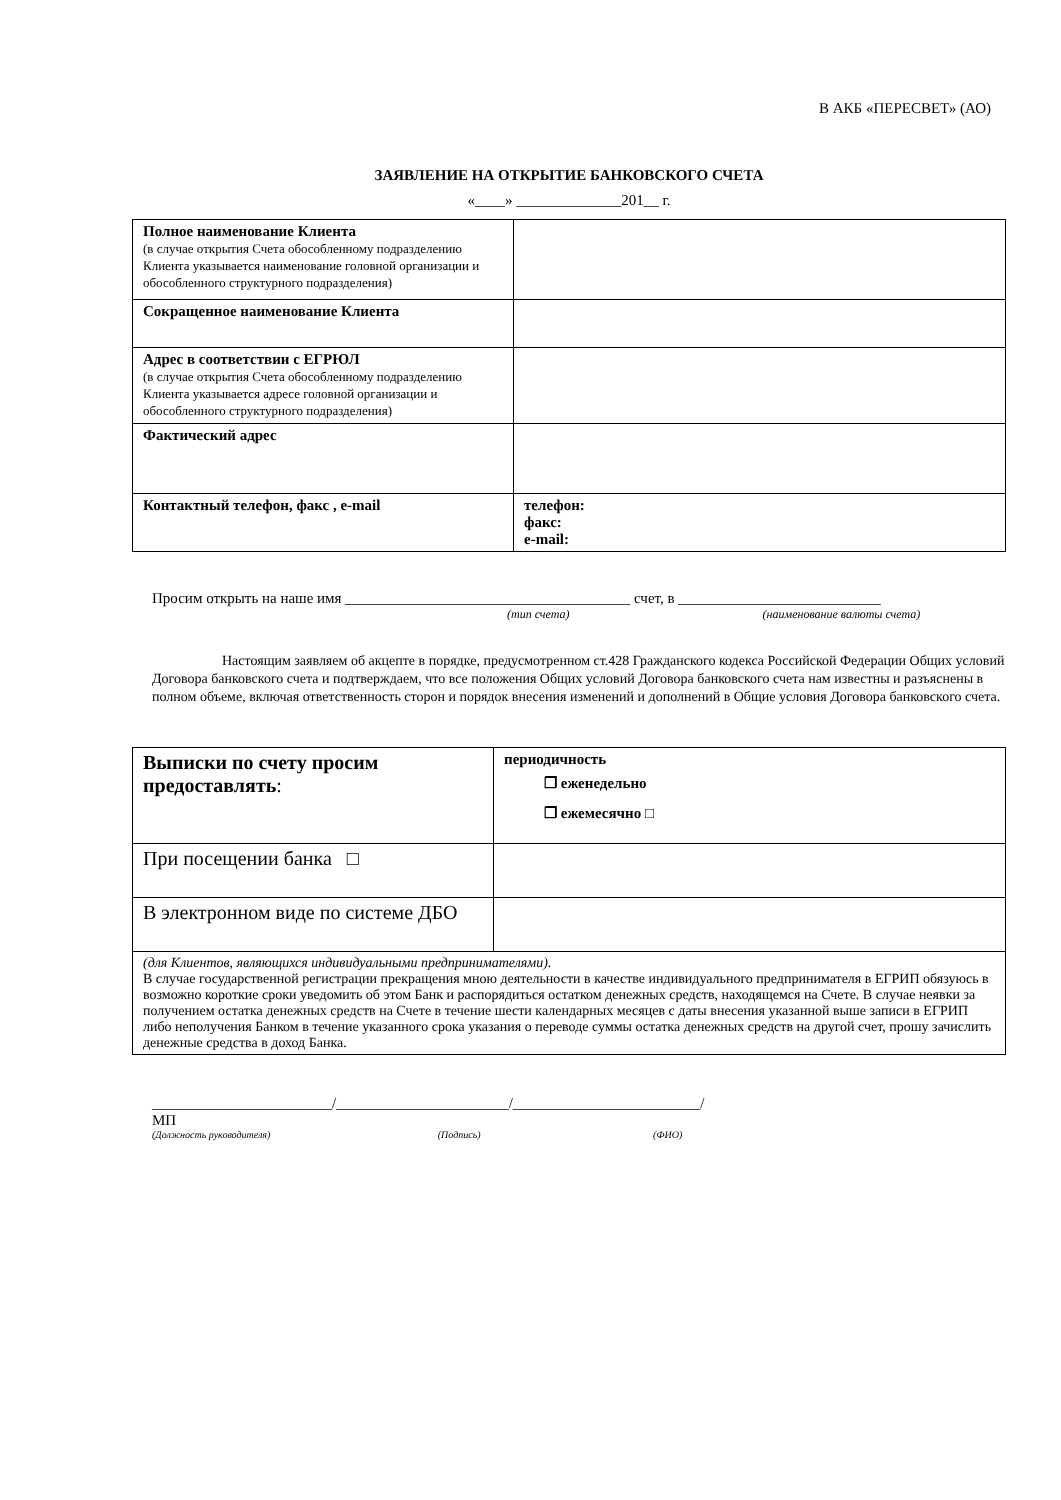В АКБ «ПЕРЕСВЕТ» (АО)
ЗАЯВЛЕНИЕ НА ОТКРЫТИЕ БАНКОВСКОГО СЧЕТА
«____» ______________201__ г.
| Полное наименование Клиента (в случае открытия Счета обособленному подразделению Клиента указывается наименование головной организации и обособленного структурного подразделения) | |
| Сокращенное наименование Клиента | |
| Адрес в соответствии с ЕГРЮЛ (в случае открытия Счета обособленному подразделению Клиента указывается адресе головной организации и обособленного структурного подразделения) | |
| Фактический адрес | |
| Контактный телефон, факс , e-mail | телефон: факс: e-mail: |
Просим открыть на наше имя ______________________________________ счет, в ___________________________
(тип счета) (наименование валюты счета)
Настоящим заявляем об акцепте в порядке, предусмотренном ст.428 Гражданского кодекса Российской Федерации Общих условий Договора банковского счета и подтверждаем, что все положения Общих условий Договора банковского счета нам известны и разъяснены в полном объеме, включая ответственность сторон и порядок внесения изменений и дополнений в Общие условия Договора банковского счета.
| Выписки по счету просим предоставлять : | периодичность ❐ еженедельно ❐ ежемесячно □ |
| При посещении банка □ | |
| В электронном виде по системе ДБО | |
| (для Клиентов, являющихся индивидуальными предпринимателями). В случае государственной регистрации прекращения мною деятельности в качестве индивидуального предпринимателя в ЕГРИП обязуюсь в возможно короткие сроки уведомить об этом Банк и распорядиться остатком денежных средств, находящемся на Счете. В случае неявки за получением остатка денежных средств на Счете в течение шести календарных месяцев с даты внесения указанной выше записи в ЕГРИП либо неполучения Банком в течение указанного срока указания о переводе суммы остатка денежных средств на другой счет, прошу зачислить денежные средства в доход Банка. | |
________________________/_______________________/_________________________/
МП
(Должность руководителя) (Подпись) (ФИО)